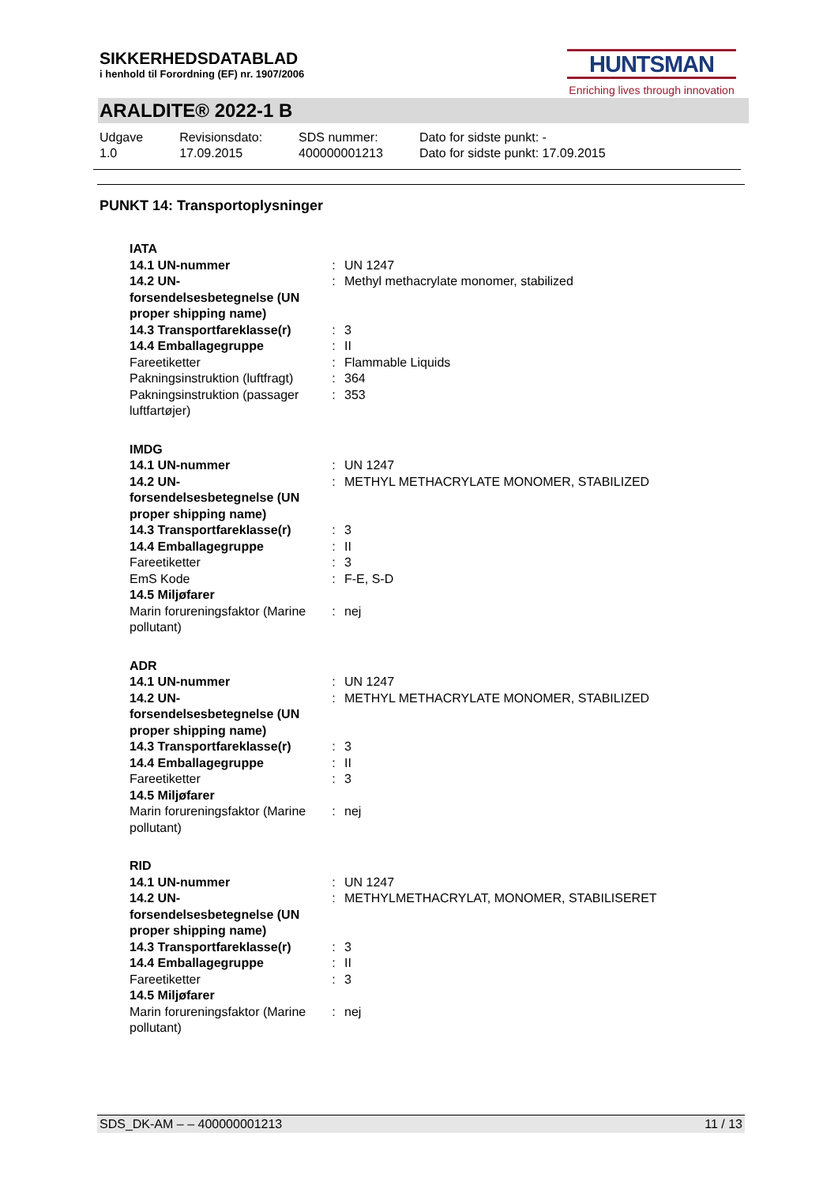SIKKERHEDSDATABLAD
i henhold til Forordning (EF) nr. 1907/2006
HUNTSMAN
Enriching lives through innovation
ARALDITE® 2022-1 B
| Udgave 1.0 | Revisionsdato: 17.09.2015 | SDS nummer: 400000001213 | Dato for sidste punkt: - Dato for sidste punkt: 17.09.2015 |
PUNKT 14: Transportoplysninger
| IATA | | |
| 14.1 UN-nummer | : | UN 1247 |
| 14.2 UN-forsendelsesbetegnelse (UN proper shipping name) | : | Methyl methacrylate monomer, stabilized |
| 14.3 Transportfareklasse(r) | : | 3 |
| 14.4 Emballagegruppe | : | II |
| Fareetiketter | : | Flammable Liquids |
| Pakningsinstruktion (luftfragt) | : | 364 |
| Pakningsinstruktion (passager luftfartøjer) | : | 353 |
| IMDG | | |
| 14.1 UN-nummer | : | UN 1247 |
| 14.2 UN-forsendelsesbetegnelse (UN proper shipping name) | : | METHYL METHACRYLATE MONOMER, STABILIZED |
| 14.3 Transportfareklasse(r) | : | 3 |
| 14.4 Emballagegruppe | : | II |
| Fareetiketter | : | 3 |
| EmS Kode | : | F-E, S-D |
| 14.5 Miljøfarer | | |
| Marin forureningsfaktor (Marine pollutant) | : | nej |
| ADR | | |
| 14.1 UN-nummer | : | UN 1247 |
| 14.2 UN-forsendelsesbetegnelse (UN proper shipping name) | : | METHYL METHACRYLATE MONOMER, STABILIZED |
| 14.3 Transportfareklasse(r) | : | 3 |
| 14.4 Emballagegruppe | : | II |
| Fareetiketter | : | 3 |
| 14.5 Miljøfarer | | |
| Marin forureningsfaktor (Marine pollutant) | : | nej |
| RID | | |
| 14.1 UN-nummer | : | UN 1247 |
| 14.2 UN-forsendelsesbetegnelse (UN proper shipping name) | : | METHYLMETHACRYLAT, MONOMER, STABILISERET |
| 14.3 Transportfareklasse(r) | : | 3 |
| 14.4 Emballagegruppe | : | II |
| Fareetiketter | : | 3 |
| 14.5 Miljøfarer | | |
| Marin forureningsfaktor (Marine pollutant) | : | nej |
SDS_DK-AM – – 400000001213 11 / 13